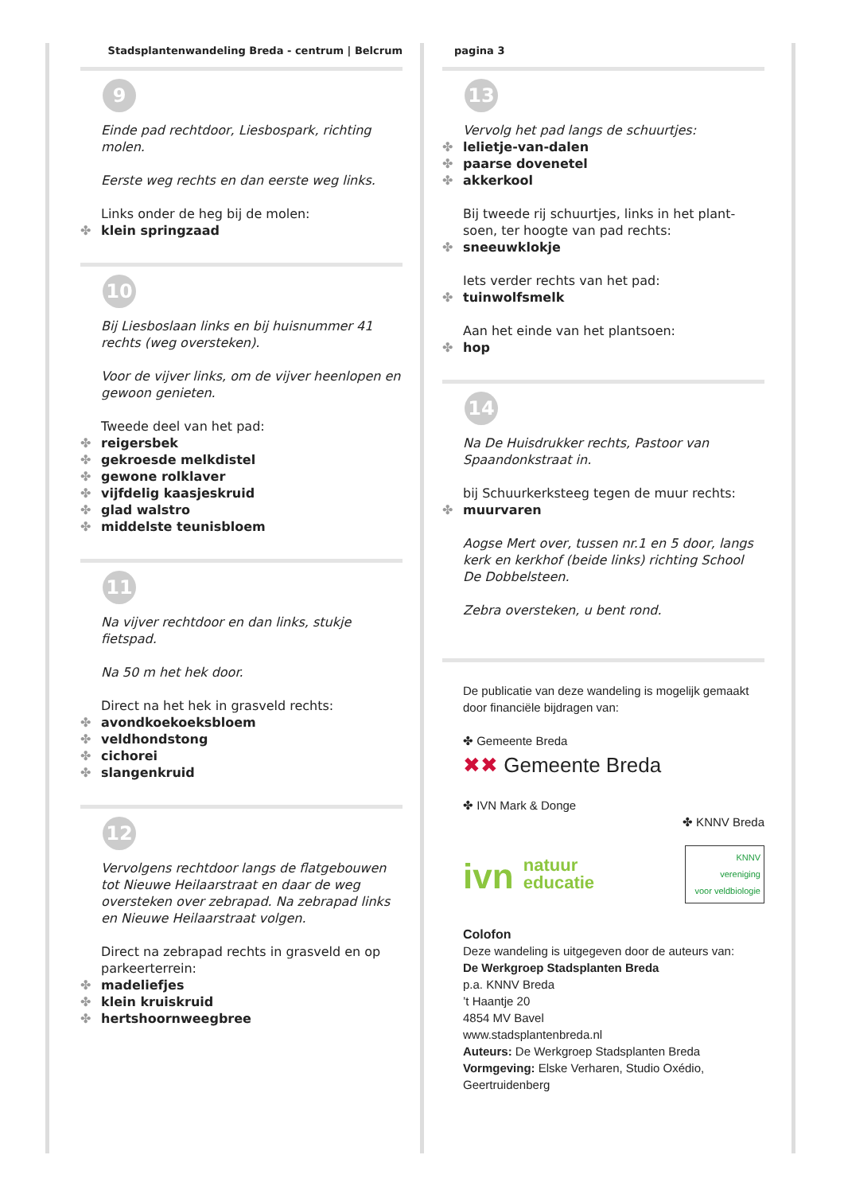Stadsplantenwandeling Breda - centrum | Belcrum
9
Einde pad rechtdoor, Liesbospark, richting molen.
Eerste weg rechts en dan eerste weg links.
Links onder de heg bij de molen:
✤ klein springzaad
10
Bij Liesboslaan links en bij huisnummer 41 rechts (weg oversteken).
Voor de vijver links, om de vijver heenlopen en gewoon genieten.
Tweede deel van het pad:
✤ reigersbek
✤ gekroesde melkdistel
✤ gewone rolklaver
✤ vijfdelig kaasjeskruid
✤ glad walstro
✤ middelste teunisbloem
11
Na vijver rechtdoor en dan links, stukje fietspad.
Na 50 m het hek door.
Direct na het hek in grasveld rechts:
✤ avondkoekoeksbloem
✤ veldhondstong
✤ cichorei
✤ slangenkruid
12
Vervolgens rechtdoor langs de flatgebouwen tot Nieuwe Heilaarstraat en daar de weg oversteken over zebrapad. Na zebrapad links en Nieuwe Heilaarstraat volgen.
Direct na zebrapad rechts in grasveld en op parkeerterrein:
✤ madeliefjes
✤ klein kruiskruid
✤ hertshoornweegbree
pagina 3
13
Vervolg het pad langs de schuurtjes:
✤ lelietje-van-dalen
✤ paarse dovenetel
✤ akkerkool
Bij tweede rij schuurtjes, links in het plant-soen, ter hoogte van pad rechts:
✤ sneeuwklokje
Iets verder rechts van het pad:
✤ tuinwolfsmelk
Aan het einde van het plantsoen:
✤ hop
14
Na De Huisdrukker rechts, Pastoor van Spaandonkstraat in.
bij Schuurkerksteeg tegen de muur rechts:
✤ muurvaren
Aogse Mert over, tussen nr.1 en 5 door, langs kerk en kerkhof (beide links) richting School De Dobbelsteen.
Zebra oversteken, u bent rond.
De publicatie van deze wandeling is mogelijk gemaakt door financiële bijdragen van:
✤ Gemeente Breda
✖✖ Gemeente Breda
✤ IVN Mark & Donge
✤ KNNV Breda
ivn natuur
educatie
KNNV
vereniging
voor veldbiologie
Colofon
Deze wandeling is uitgegeven door de auteurs van:
De Werkgroep Stadsplanten Breda
p.a. KNNV Breda
’t Haantje 20
4854 MV Bavel
www.stadsplantenbreda.nl
Auteurs: De Werkgroep Stadsplanten Breda
Vormgeving: Elske Verharen, Studio Oxédio, Geertruidenberg